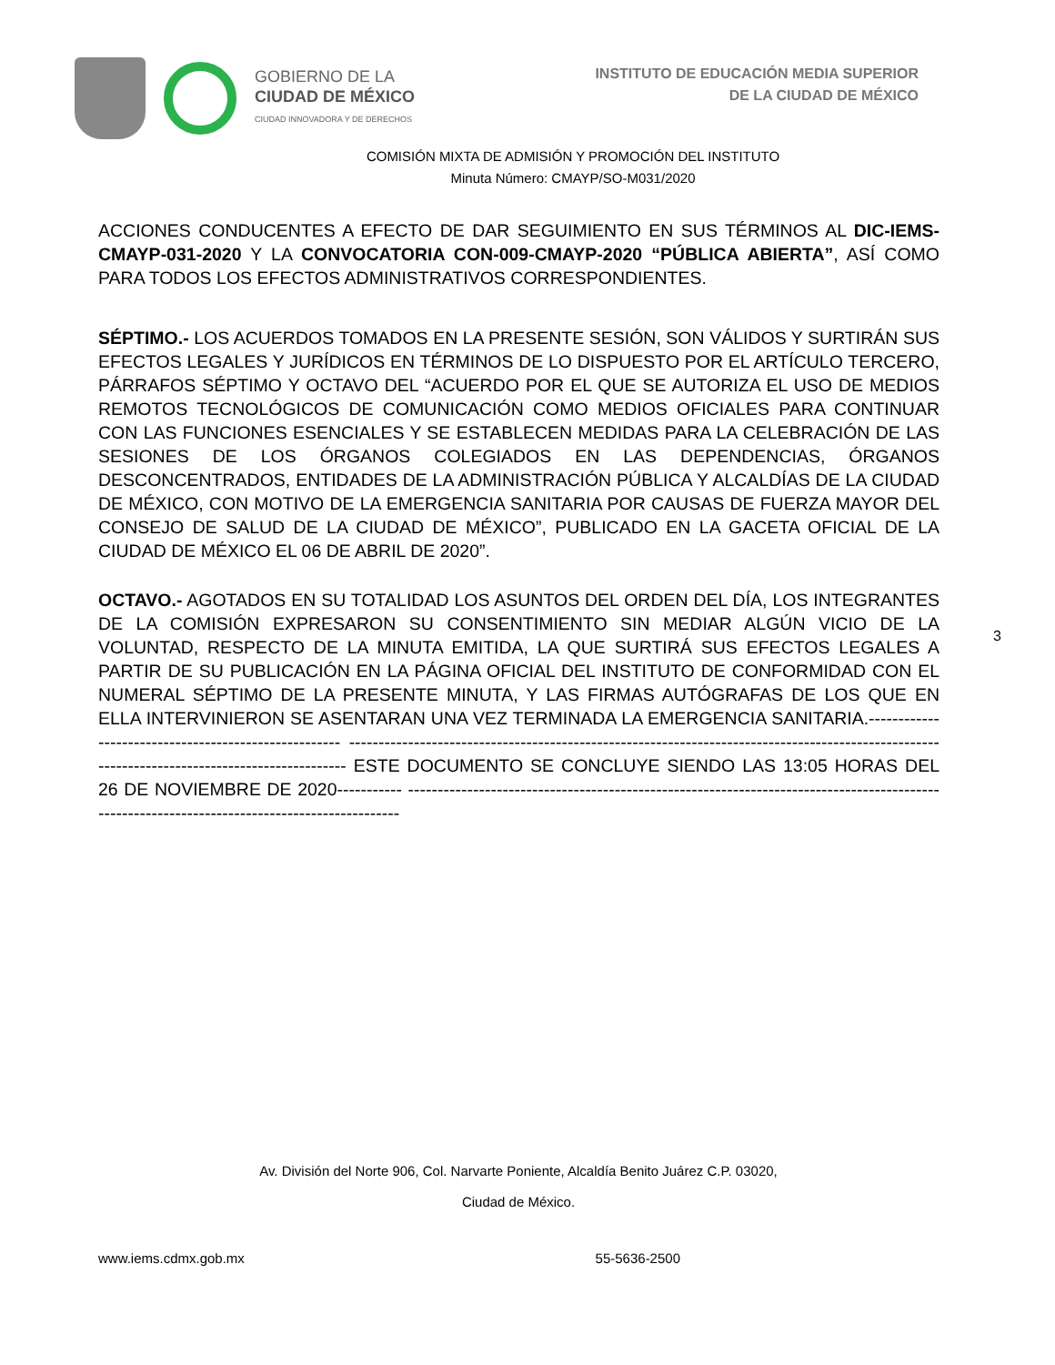GOBIERNO DE LA
CIUDAD DE MÉXICO
CIUDAD INNOVADORA Y DE DERECHOS
INSTITUTO DE EDUCACIÓN MEDIA SUPERIOR
DE LA CIUDAD DE MÉXICO
COMISIÓN MIXTA DE ADMISIÓN Y PROMOCIÓN DEL INSTITUTO
Minuta Número: CMAYP/SO-M031/2020
ACCIONES CONDUCENTES A EFECTO DE DAR SEGUIMIENTO EN SUS TÉRMINOS AL DIC-IEMS-CMAYP-031-2020 Y LA CONVOCATORIA CON-009-CMAYP-2020 “PÚBLICA ABIERTA”, ASÍ COMO PARA TODOS LOS EFECTOS ADMINISTRATIVOS CORRESPONDIENTES.
SÉPTIMO.- LOS ACUERDOS TOMADOS EN LA PRESENTE SESIÓN, SON VÁLIDOS Y SURTIRÁN SUS EFECTOS LEGALES Y JURÍDICOS EN TÉRMINOS DE LO DISPUESTO POR EL ARTÍCULO TERCERO, PÁRRAFOS SÉPTIMO Y OCTAVO DEL “ACUERDO POR EL QUE SE AUTORIZA EL USO DE MEDIOS REMOTOS TECNOLÓGICOS DE COMUNICACIÓN COMO MEDIOS OFICIALES PARA CONTINUAR CON LAS FUNCIONES ESENCIALES Y SE ESTABLECEN MEDIDAS PARA LA CELEBRACIÓN DE LAS SESIONES DE LOS ÓRGANOS COLEGIADOS EN LAS DEPENDENCIAS, ÓRGANOS DESCONCENTRADOS, ENTIDADES DE LA ADMINISTRACIÓN PÚBLICA Y ALCALDÍAS DE LA CIUDAD DE MÉXICO, CON MOTIVO DE LA EMERGENCIA SANITARIA POR CAUSAS DE FUERZA MAYOR DEL CONSEJO DE SALUD DE LA CIUDAD DE MÉXICO”, PUBLICADO EN LA GACETA OFICIAL DE LA CIUDAD DE MÉXICO EL 06 DE ABRIL DE 2020”.
OCTAVO.- AGOTADOS EN SU TOTALIDAD LOS ASUNTOS DEL ORDEN DEL DÍA, LOS INTEGRANTES DE LA COMISIÓN EXPRESARON SU CONSENTIMIENTO SIN MEDIAR ALGÚN VICIO DE LA VOLUNTAD, RESPECTO DE LA MINUTA EMITIDA, LA QUE SURTIRÁ SUS EFECTOS LEGALES A PARTIR DE SU PUBLICACIÓN EN LA PÁGINA OFICIAL DEL INSTITUTO DE CONFORMIDAD CON EL NUMERAL SÉPTIMO DE LA PRESENTE MINUTA, Y LAS FIRMAS AUTÓGRAFAS DE LOS QUE EN ELLA INTERVINIERON SE ASENTARAN UNA VEZ TERMINADA LA EMERGENCIA SANITARIA.----------------------------------------------------- ---------------------------------------------------------------------------------------------------------------------------------------------- ESTE DOCUMENTO SE CONCLUYE SIENDO LAS 13:05 HORAS DEL 26 DE NOVIEMBRE DE 2020----------- ---------------------------------------------------------------------------------------------------------------------------------------------
3
Av. División del Norte 906, Col. Narvarte Poniente, Alcaldía Benito Juárez C.P. 03020,
Ciudad de México.
www.iems.cdmx.gob.mx 55-5636-2500